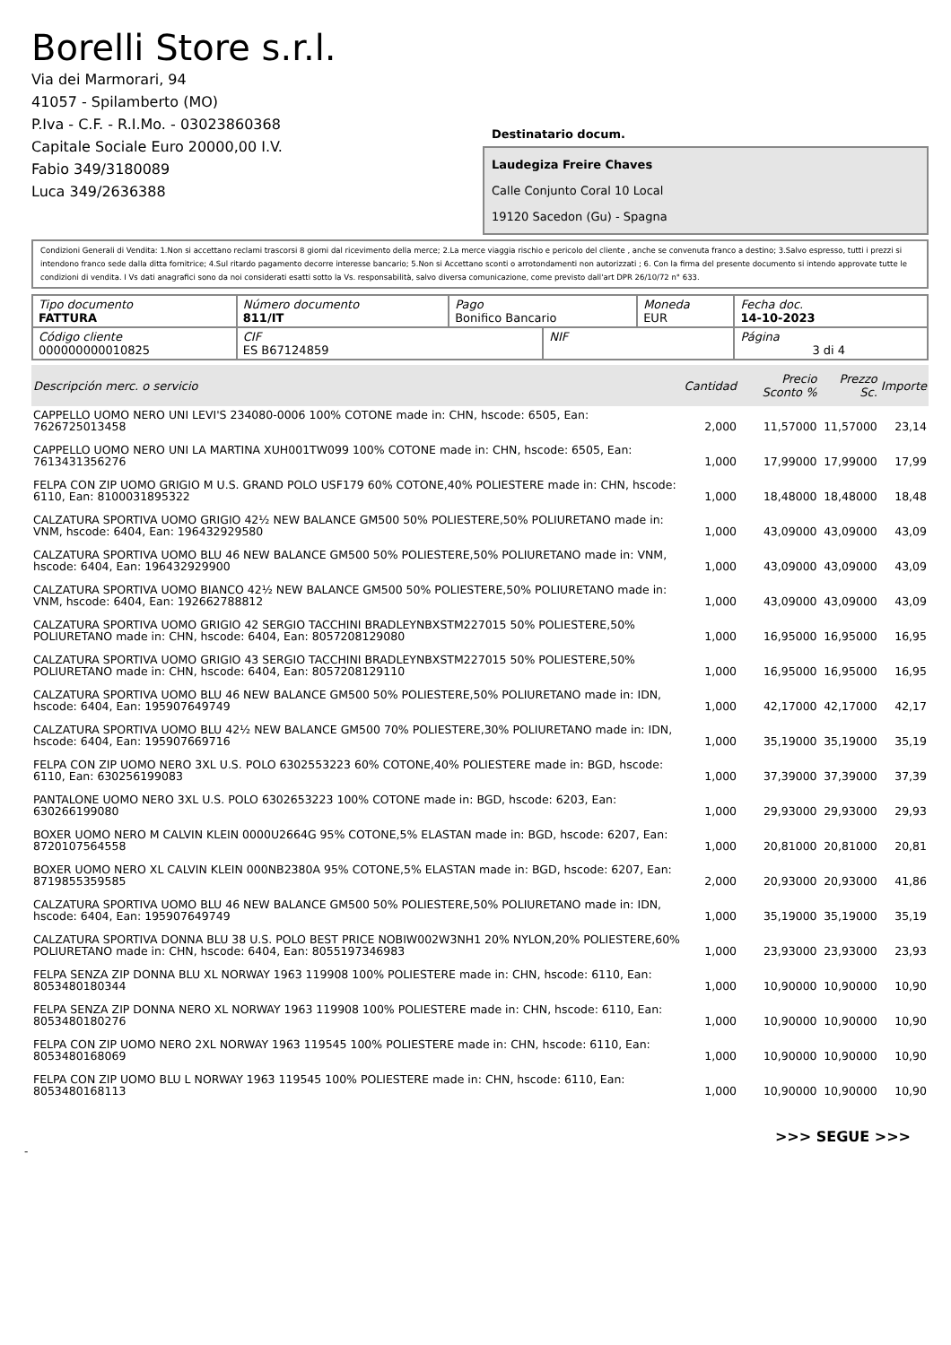Borelli Store s.r.l.
Via dei Marmorari, 94
41057 - Spilamberto (MO)
P.Iva - C.F. - R.I.Mo. - 03023860368
Capitale Sociale Euro 20000,00 I.V.
Fabio 349/3180089
Luca 349/2636388
Destinatario docum.
Laudegiza Freire Chaves
Calle Conjunto Coral 10 Local
19120 Sacedon (Gu) - Spagna
Condizioni Generali di Vendita: 1.Non si accettano reclami trascorsi 8 giorni dal ricevimento della merce; 2.La merce viaggia rischio e pericolo del cliente , anche se convenuta franco a destino; 3.Salvo espresso, tutti i prezzi si intendono franco sede dalla ditta fornitrice; 4.Sul ritardo pagamento decorre interesse bancario; 5.Non si Accettano sconti o arrotondamenti non autorizzati ; 6. Con la firma del presente documento si intendo approvate tutte le condizioni di vendita. I Vs dati anagrafici sono da noi considerati esatti sotto la Vs. responsabilità, salvo diversa comunicazione, come previsto dall'art DPR 26/10/72 n° 633.
| Tipo documento FATTURA | Número documento 811/IT | Pago Bonifico Bancario | | Moneda EUR | Fecha doc. 14-10-2023 |
| Código cliente 000000000010825 | CIF ES B67124859 | | NIF | | Página 3 di 4 |
| Descripción merc. o servicio | Cantidad | Precio Sconto % | Prezzo Sc. | Importe |
| --- | --- | --- | --- | --- |
| CAPPELLO UOMO NERO UNI LEVI'S 234080-0006 100% COTONE made in: CHN, hscode: 6505, Ean: 7626725013458 | 2,000 | 11,57000 | 11,57000 | 23,14 |
| CAPPELLO UOMO NERO UNI LA MARTINA XUH001TW099 100% COTONE made in: CHN, hscode: 6505, Ean: 7613431356276 | 1,000 | 17,99000 | 17,99000 | 17,99 |
| FELPA CON ZIP UOMO GRIGIO M U.S. GRAND POLO USF179 60% COTONE,40% POLIESTERE made in: CHN, hscode: 6110, Ean: 8100031895322 | 1,000 | 18,48000 | 18,48000 | 18,48 |
| CALZATURA SPORTIVA UOMO GRIGIO 42½ NEW BALANCE GM500 50% POLIESTERE,50% POLIURETANO made in: VNM, hscode: 6404, Ean: 196432929580 | 1,000 | 43,09000 | 43,09000 | 43,09 |
| CALZATURA SPORTIVA UOMO BLU 46 NEW BALANCE GM500 50% POLIESTERE,50% POLIURETANO made in: VNM, hscode: 6404, Ean: 196432929900 | 1,000 | 43,09000 | 43,09000 | 43,09 |
| CALZATURA SPORTIVA UOMO BIANCO 42½ NEW BALANCE GM500 50% POLIESTERE,50% POLIURETANO made in: VNM, hscode: 6404, Ean: 192662788812 | 1,000 | 43,09000 | 43,09000 | 43,09 |
| CALZATURA SPORTIVA UOMO GRIGIO 42 SERGIO TACCHINI BRADLEYNBXSTM227015 50% POLIESTERE,50% POLIURETANO made in: CHN, hscode: 6404, Ean: 8057208129080 | 1,000 | 16,95000 | 16,95000 | 16,95 |
| CALZATURA SPORTIVA UOMO GRIGIO 43 SERGIO TACCHINI BRADLEYNBXSTM227015 50% POLIESTERE,50% POLIURETANO made in: CHN, hscode: 6404, Ean: 8057208129110 | 1,000 | 16,95000 | 16,95000 | 16,95 |
| CALZATURA SPORTIVA UOMO BLU 46 NEW BALANCE GM500 50% POLIESTERE,50% POLIURETANO made in: IDN, hscode: 6404, Ean: 195907649749 | 1,000 | 42,17000 | 42,17000 | 42,17 |
| CALZATURA SPORTIVA UOMO BLU 42½ NEW BALANCE GM500 70% POLIESTERE,30% POLIURETANO made in: IDN, hscode: 6404, Ean: 195907669716 | 1,000 | 35,19000 | 35,19000 | 35,19 |
| FELPA CON ZIP UOMO NERO 3XL U.S. POLO 6302553223 60% COTONE,40% POLIESTERE made in: BGD, hscode: 6110, Ean: 630256199083 | 1,000 | 37,39000 | 37,39000 | 37,39 |
| PANTALONE UOMO NERO 3XL U.S. POLO 6302653223 100% COTONE made in: BGD, hscode: 6203, Ean: 630266199080 | 1,000 | 29,93000 | 29,93000 | 29,93 |
| BOXER UOMO NERO M CALVIN KLEIN 0000U2664G 95% COTONE,5% ELASTAN made in: BGD, hscode: 6207, Ean: 8720107564558 | 1,000 | 20,81000 | 20,81000 | 20,81 |
| BOXER UOMO NERO XL CALVIN KLEIN 000NB2380A 95% COTONE,5% ELASTAN made in: BGD, hscode: 6207, Ean: 8719855359585 | 2,000 | 20,93000 | 20,93000 | 41,86 |
| CALZATURA SPORTIVA UOMO BLU 46 NEW BALANCE GM500 50% POLIESTERE,50% POLIURETANO made in: IDN, hscode: 6404, Ean: 195907649749 | 1,000 | 35,19000 | 35,19000 | 35,19 |
| CALZATURA SPORTIVA DONNA BLU 38 U.S. POLO BEST PRICE NOBIW002W3NH1 20% NYLON,20% POLIESTERE,60% POLIURETANO made in: CHN, hscode: 6404, Ean: 8055197346983 | 1,000 | 23,93000 | 23,93000 | 23,93 |
| FELPA SENZA ZIP DONNA BLU XL NORWAY 1963 119908 100% POLIESTERE made in: CHN, hscode: 6110, Ean: 8053480180344 | 1,000 | 10,90000 | 10,90000 | 10,90 |
| FELPA SENZA ZIP DONNA NERO XL NORWAY 1963 119908 100% POLIESTERE made in: CHN, hscode: 6110, Ean: 8053480180276 | 1,000 | 10,90000 | 10,90000 | 10,90 |
| FELPA CON ZIP UOMO NERO 2XL NORWAY 1963 119545 100% POLIESTERE made in: CHN, hscode: 6110, Ean: 8053480168069 | 1,000 | 10,90000 | 10,90000 | 10,90 |
| FELPA CON ZIP UOMO BLU L NORWAY 1963 119545 100% POLIESTERE made in: CHN, hscode: 6110, Ean: 8053480168113 | 1,000 | 10,90000 | 10,90000 | 10,90 |
>>> SEGUE >>>
-